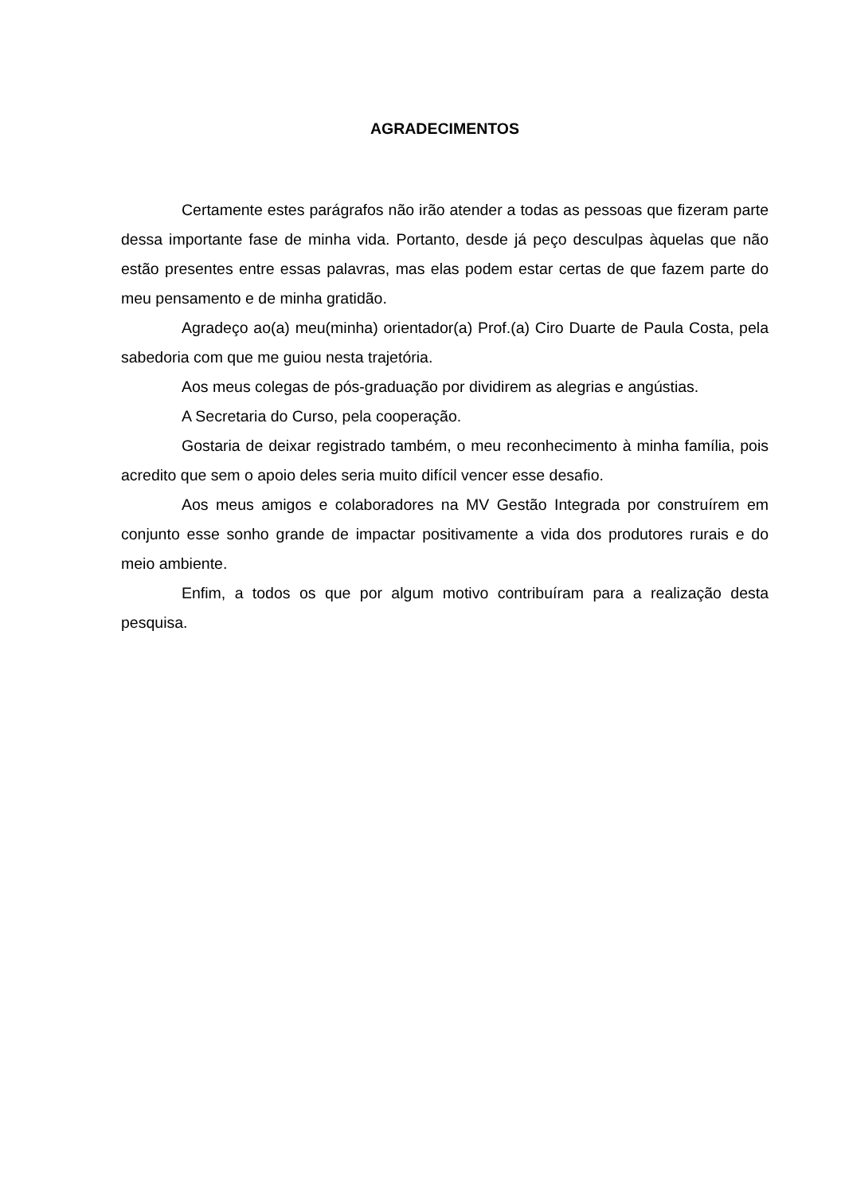AGRADECIMENTOS
Certamente estes parágrafos não irão atender a todas as pessoas que fizeram parte dessa importante fase de minha vida. Portanto, desde já peço desculpas àquelas que não estão presentes entre essas palavras, mas elas podem estar certas de que fazem parte do meu pensamento e de minha gratidão.
Agradeço ao(a) meu(minha) orientador(a) Prof.(a) Ciro Duarte de Paula Costa, pela sabedoria com que me guiou nesta trajetória.
Aos meus colegas de pós-graduação por dividirem as alegrias e angústias.
A Secretaria do Curso, pela cooperação.
Gostaria de deixar registrado também, o meu reconhecimento à minha família, pois acredito que sem o apoio deles seria muito difícil vencer esse desafio.
Aos meus amigos e colaboradores na MV Gestão Integrada por construírem em conjunto esse sonho grande de impactar positivamente a vida dos produtores rurais e do meio ambiente.
Enfim, a todos os que por algum motivo contribuíram para a realização desta pesquisa.